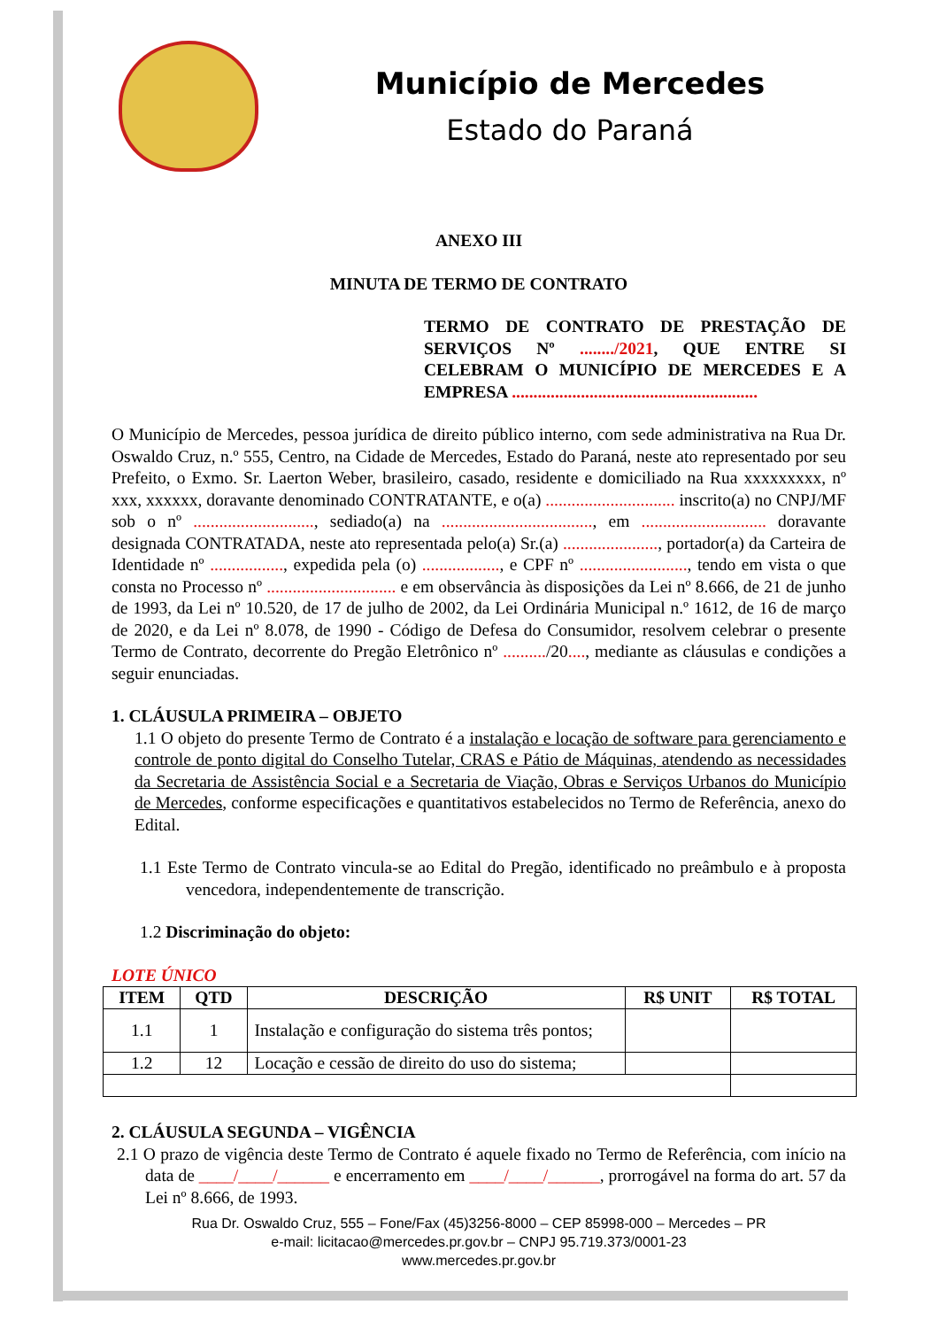Município de Mercedes
Estado do Paraná
ANEXO III
MINUTA DE TERMO DE CONTRATO
TERMO DE CONTRATO DE PRESTAÇÃO DE SERVIÇOS Nº ......../2021, QUE ENTRE SI CELEBRAM O MUNICÍPIO DE MERCEDES E A EMPRESA .........................................................
O Município de Mercedes, pessoa jurídica de direito público interno, com sede administrativa na Rua Dr. Oswaldo Cruz, n.º 555, Centro, na Cidade de Mercedes, Estado do Paraná, neste ato representado por seu Prefeito, o Exmo. Sr. Laerton Weber, brasileiro, casado, residente e domiciliado na Rua xxxxxxxxx, nº xxx, xxxxxx, doravante denominado CONTRATANTE, e o(a) .............................. inscrito(a) no CNPJ/MF sob o nº ............................, sediado(a) na ..................................., em ............................. doravante designada CONTRATADA, neste ato representada pelo(a) Sr.(a) ......................, portador(a) da Carteira de Identidade nº ................., expedida pela (o) .................., e CPF nº ........................., tendo em vista o que consta no Processo nº .............................. e em observância às disposições da Lei nº 8.666, de 21 de junho de 1993, da Lei nº 10.520, de 17 de julho de 2002, da Lei Ordinária Municipal n.º 1612, de 16 de março de 2020, e da Lei nº 8.078, de 1990 - Código de Defesa do Consumidor, resolvem celebrar o presente Termo de Contrato, decorrente do Pregão Eletrônico nº ........../20...., mediante as cláusulas e condições a seguir enunciadas.
1. CLÁUSULA PRIMEIRA – OBJETO
1.1 O objeto do presente Termo de Contrato é a instalação e locação de software para gerenciamento e controle de ponto digital do Conselho Tutelar, CRAS e Pátio de Máquinas, atendendo as necessidades da Secretaria de Assistência Social e a Secretaria de Viação, Obras e Serviços Urbanos do Município de Mercedes, conforme especificações e quantitativos estabelecidos no Termo de Referência, anexo do Edital.
1.1 Este Termo de Contrato vincula-se ao Edital do Pregão, identificado no preâmbulo e à proposta vencedora, independentemente de transcrição.
1.2 Discriminação do objeto:
LOTE ÚNICO
| ITEM | QTD | DESCRIÇÃO | R$ UNIT | R$ TOTAL |
| --- | --- | --- | --- | --- |
| 1.1 | 1 | Instalação e configuração do sistema três pontos; | | |
| 1.2 | 12 | Locação e cessão de direito do uso do sistema; | | |
2. CLÁUSULA SEGUNDA – VIGÊNCIA
2.1 O prazo de vigência deste Termo de Contrato é aquele fixado no Termo de Referência, com início na data de ____/____/______ e encerramento em ____/____/______, prorrogável na forma do art. 57 da Lei nº 8.666, de 1993.
Rua Dr. Oswaldo Cruz, 555 – Fone/Fax (45)3256-8000 – CEP 85998-000 – Mercedes – PR
e-mail: licitacao@mercedes.pr.gov.br – CNPJ 95.719.373/0001-23
www.mercedes.pr.gov.br